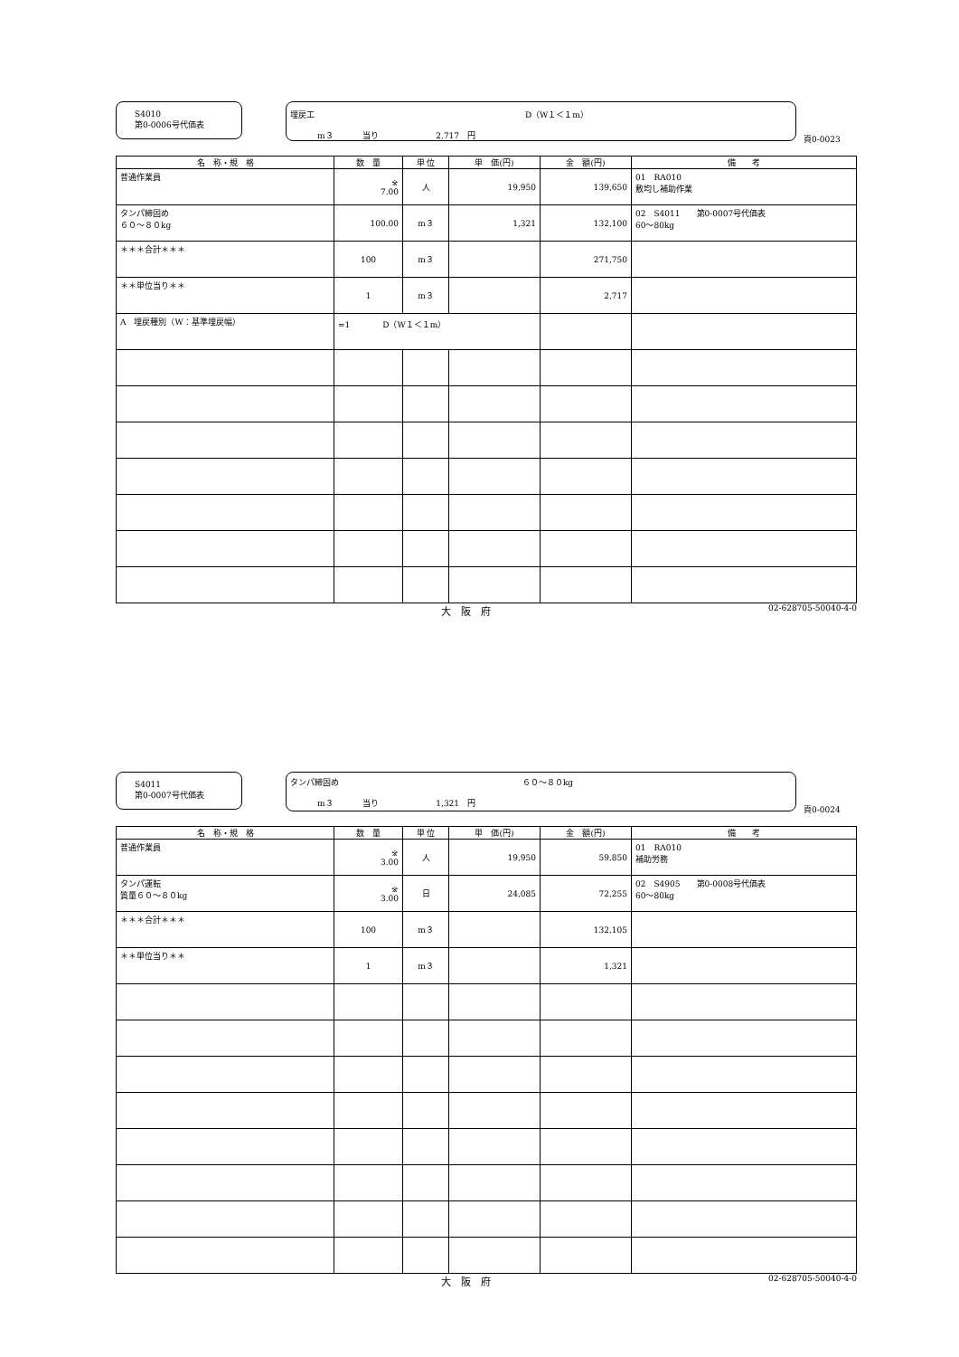S4010
第0-0006号代価表
埋戻工 D（W１＜１m）
m３ 当り 2,717　円
頁0-0023
| 名 称・規 格 | 数 量 | 単 位 | 単 価(円) | 金 額(円) | 備 考 |
| --- | --- | --- | --- | --- | --- |
| 普通作業員 | ※ 7.00 | 人 | 19,950 | 139,650 | 01 RA010 敷均し補助作業 |
| タンパ締固め ６０～８０kg | 100.00 | m３ | 1,321 | 132,100 | 02 S4011 第0-0007号代価表 60～80kg |
| ＊＊＊合計＊＊＊ | 100 | m３ | | 271,750 | |
| ＊＊単位当り＊＊ | 1 | m３ | | 2,717 | |
| A 埋戻種別（W：基準埋戻幅） | =1 D（W１＜１m） | | | | |
大　阪　府 02-628705-50040-4-0
S4011
第0-0007号代価表
タンパ締固め ６０～８０kg
m３ 当り 1,321　円
頁0-0024
| 名 称・規 格 | 数 量 | 単 位 | 単 価(円) | 金 額(円) | 備 考 |
| --- | --- | --- | --- | --- | --- |
| 普通作業員 | ※ 3.00 | 人 | 19,950 | 59,850 | 01 RA010 補助労務 |
| タンパ運転 質量６０～８０kg | ※ 3.00 | 日 | 24,085 | 72,255 | 02 S4905 第0-0008号代価表 60～80kg |
| ＊＊＊合計＊＊＊ | 100 | m３ | | 132,105 | |
| ＊＊単位当り＊＊ | 1 | m３ | | 1,321 | |
大　阪　府 02-628705-50040-4-0